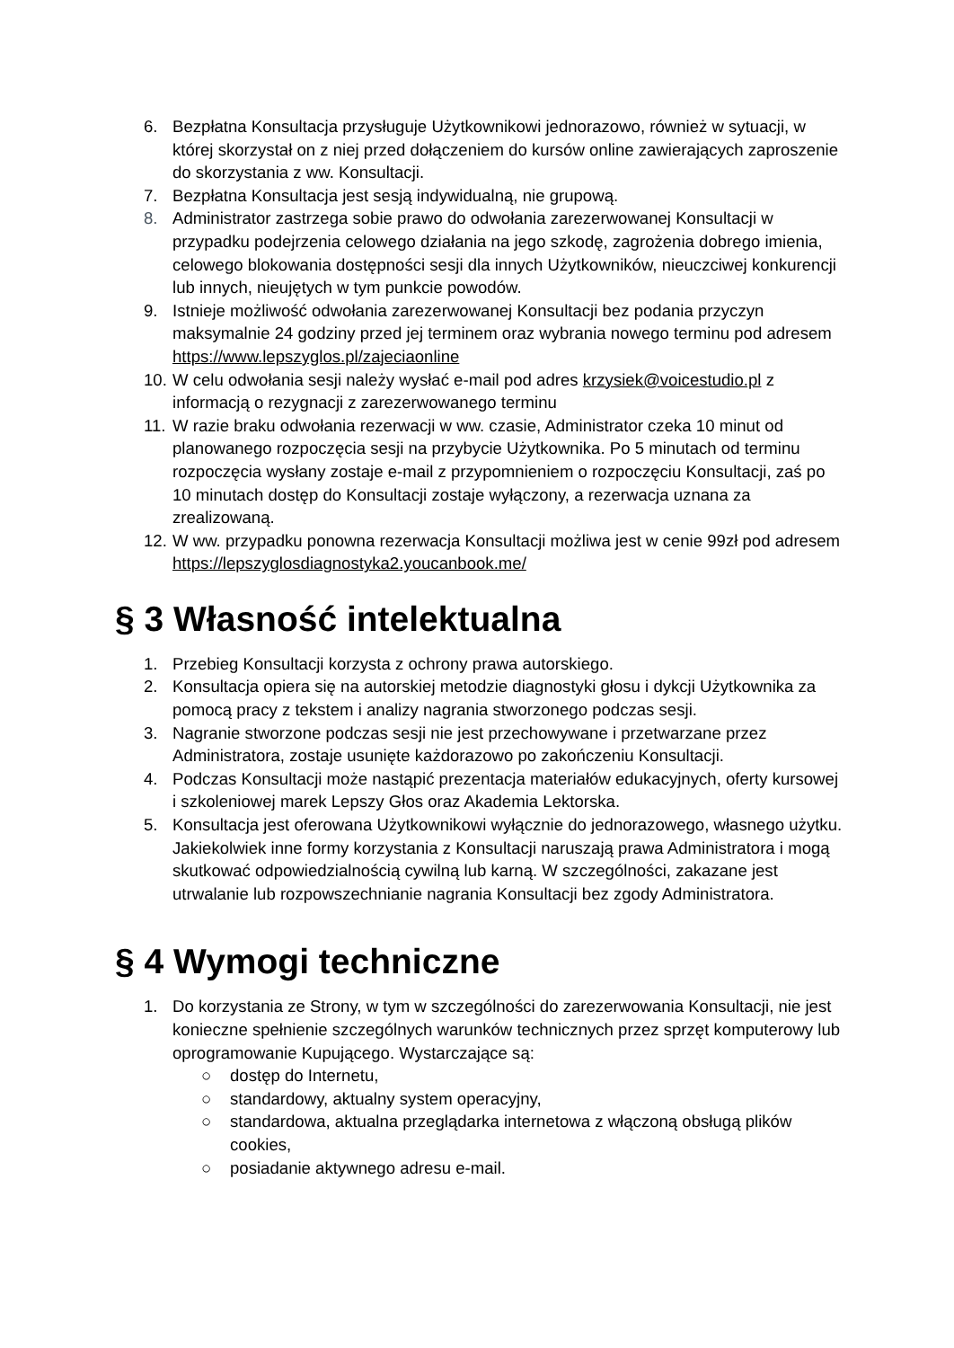6. Bezpłatna Konsultacja przysługuje Użytkownikowi jednorazowo, również w sytuacji, w której skorzystał on z niej przed dołączeniem do kursów online zawierających zaproszenie do skorzystania z ww. Konsultacji.
7. Bezpłatna Konsultacja jest sesją indywidualną, nie grupową.
8. Administrator zastrzega sobie prawo do odwołania zarezerwowanej Konsultacji w przypadku podejrzenia celowego działania na jego szkodę, zagrożenia dobrego imienia, celowego blokowania dostępności sesji dla innych Użytkowników, nieuczciwej konkurencji lub innych, nieujętych w tym punkcie powodów.
9. Istnieje możliwość odwołania zarezerwowanej Konsultacji bez podania przyczyn maksymalnie 24 godziny przed jej terminem oraz wybrania nowego terminu pod adresem https://www.lepszyglos.pl/zajeciaonline
10. W celu odwołania sesji należy wysłać e-mail pod adres krzysiek@voicestudio.pl z informacją o rezygnacji z zarezerwowanego terminu
11. W razie braku odwołania rezerwacji w ww. czasie, Administrator czeka 10 minut od planowanego rozpoczęcia sesji na przybycie Użytkownika. Po 5 minutach od terminu rozpoczęcia wysłany zostaje e-mail z przypomnieniem o rozpoczęciu Konsultacji, zaś po 10 minutach dostęp do Konsultacji zostaje wyłączony, a rezerwacja uznana za zrealizowaną.
12. W ww. przypadku ponowna rezerwacja Konsultacji możliwa jest w cenie 99zł pod adresem https://lepszyglosdiagnostyka2.youcanbook.me/
§ 3 Własność intelektualna
1. Przebieg Konsultacji korzysta z ochrony prawa autorskiego.
2. Konsultacja opiera się na autorskiej metodzie diagnostyki głosu i dykcji Użytkownika za pomocą pracy z tekstem i analizy nagrania stworzonego podczas sesji.
3. Nagranie stworzone podczas sesji nie jest przechowywane i przetwarzane przez Administratora, zostaje usunięte każdorazowo po zakończeniu Konsultacji.
4. Podczas Konsultacji może nastąpić prezentacja materiałów edukacyjnych, oferty kursowej i szkoleniowej marek Lepszy Głos oraz Akademia Lektorska.
5. Konsultacja jest oferowana Użytkownikowi wyłącznie do jednorazowego, własnego użytku. Jakiekolwiek inne formy korzystania z Konsultacji naruszają prawa Administratora i mogą skutkować odpowiedzialnością cywilną lub karną. W szczególności, zakazane jest utrwalanie lub rozpowszechnianie nagrania Konsultacji bez zgody Administratora.
§ 4 Wymogi techniczne
1. Do korzystania ze Strony, w tym w szczególności do zarezerwowania Konsultacji, nie jest konieczne spełnienie szczególnych warunków technicznych przez sprzęt komputerowy lub oprogramowanie Kupującego. Wystarczające są:
○ dostęp do Internetu,
○ standardowy, aktualny system operacyjny,
○ standardowa, aktualna przeglądarka internetowa z włączoną obsługą plików cookies,
○ posiadanie aktywnego adresu e-mail.